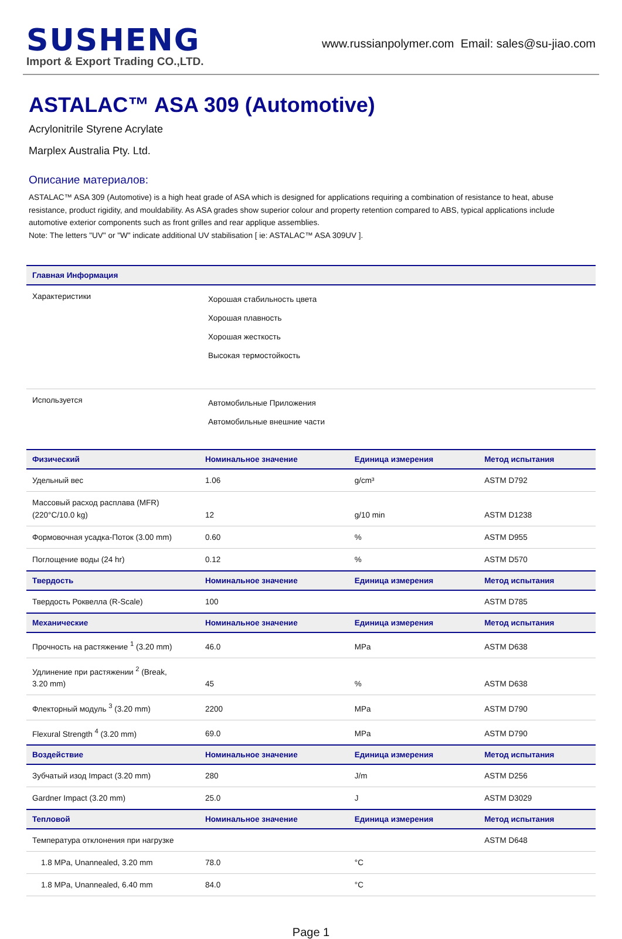SUSHENG
Import & Export Trading CO.,LTD.
www.russianpolymer.com Email: sales@su-jiao.com
ASTALAC™ ASA 309 (Automotive)
Acrylonitrile Styrene Acrylate
Marplex Australia Pty. Ltd.
Описание материалов:
ASTALAC™ ASA 309 (Automotive) is a high heat grade of ASA which is designed for applications requiring a combination of resistance to heat, abuse resistance, product rigidity, and mouldability. As ASA grades show superior colour and property retention compared to ABS, typical applications include automotive exterior components such as front grilles and rear applique assemblies.
Note: The letters "UV" or "W" indicate additional UV stabilisation [ ie: ASTALAC™ ASA 309UV ].
| Главная Информация | |
| --- | --- |
| Характеристики | Хорошая стабильность цвета Хорошая плавность Хорошая жесткость Высокая термостойкость |
| Используется | Автомобильные Приложения Автомобильные внешние части |
| Физический | Номинальное значение | Единица измерения | Метод испытания |
| --- | --- | --- | --- |
| Удельный вес | 1.06 | g/cm³ | ASTM D792 |
| Массовый расход расплава (MFR) (220°C/10.0 kg) | 12 | g/10 min | ASTM D1238 |
| Формовочная усадка-Поток (3.00 mm) | 0.60 | % | ASTM D955 |
| Поглощение воды (24 hr) | 0.12 | % | ASTM D570 |
| Твердость | Номинальное значение | Единица измерения | Метод испытания |
| Твердость Роквелла (R-Scale) | 100 | | ASTM D785 |
| Механические | Номинальное значение | Единица измерения | Метод испытания |
| Прочность на растяжение <sup>1</sup> (3.20 mm) | 46.0 | MPa | ASTM D638 |
| Удлинение при растяжении <sup>2</sup> (Break, 3.20 mm) | 45 | % | ASTM D638 |
| Флекторный модуль <sup>3</sup> (3.20 mm) | 2200 | MPa | ASTM D790 |
| Flexural Strength <sup>4</sup> (3.20 mm) | 69.0 | MPa | ASTM D790 |
| Воздействие | Номинальное значение | Единица измерения | Метод испытания |
| Зубчатый изод Impact (3.20 mm) | 280 | J/m | ASTM D256 |
| Gardner Impact (3.20 mm) | 25.0 | J | ASTM D3029 |
| Тепловой | Номинальное значение | Единица измерения | Метод испытания |
| Температура отклонения при нагрузке | | | ASTM D648 |
| 1.8 MPa, Unannealed, 3.20 mm | 78.0 | °C | |
| 1.8 MPa, Unannealed, 6.40 mm | 84.0 | °C | |
Page 1